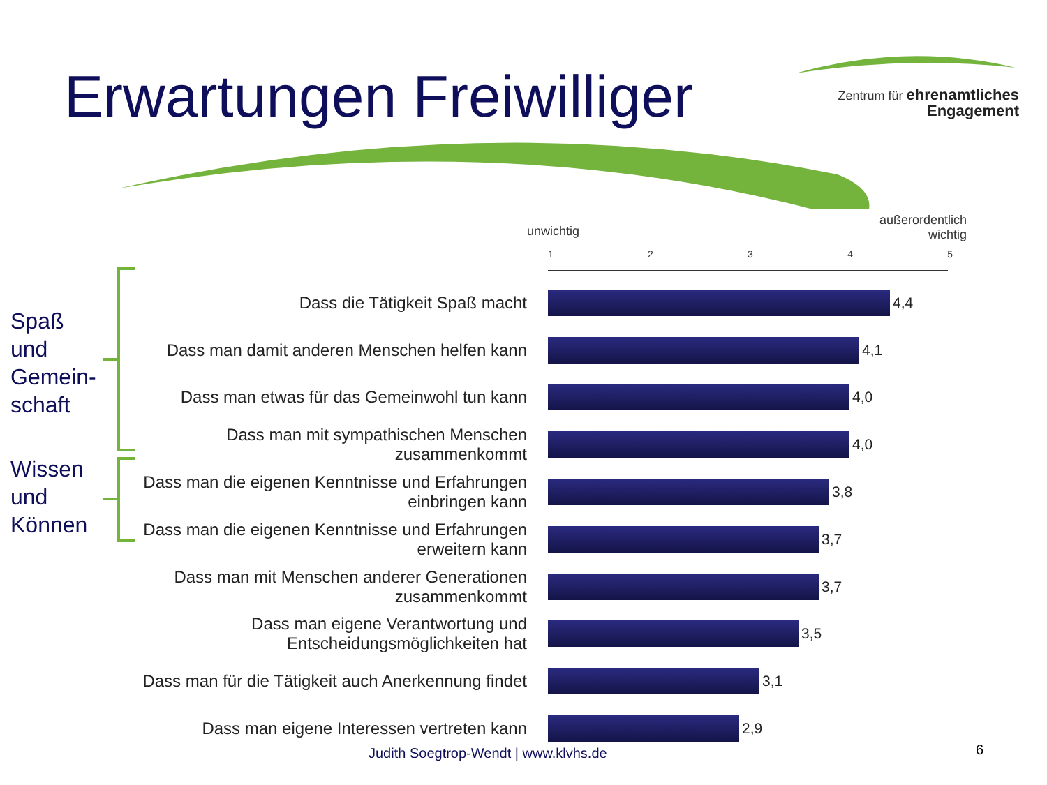Erwartungen Freiwilliger
Zentrum für ehrenamtliches
Engagement
außerordentlich
wichtig
unwichtig
1 2 3 4 5
Spaß
und
Gemein-
schaft
Wissen
und
Können
Dass die Tätigkeit Spaß macht
4,4
Dass man damit anderen Menschen helfen kann
4,1
Dass man etwas für das Gemeinwohl tun kann
4,0
Dass man mit sympathischen Menschen zusammenkommt
4,0
Dass man die eigenen Kenntnisse und Erfahrungen einbringen kann
3,8
Dass man die eigenen Kenntnisse und Erfahrungen erweitern kann
3,7
Dass man mit Menschen anderer Generationen zusammenkommt
3,7
Dass man eigene Verantwortung und Entscheidungsmöglichkeiten hat
3,5
Dass man für die Tätigkeit auch Anerkennung findet
3,1
Dass man eigene Interessen vertreten kann
2,9
Judith Soegtrop-Wendt | www.klvhs.de
6